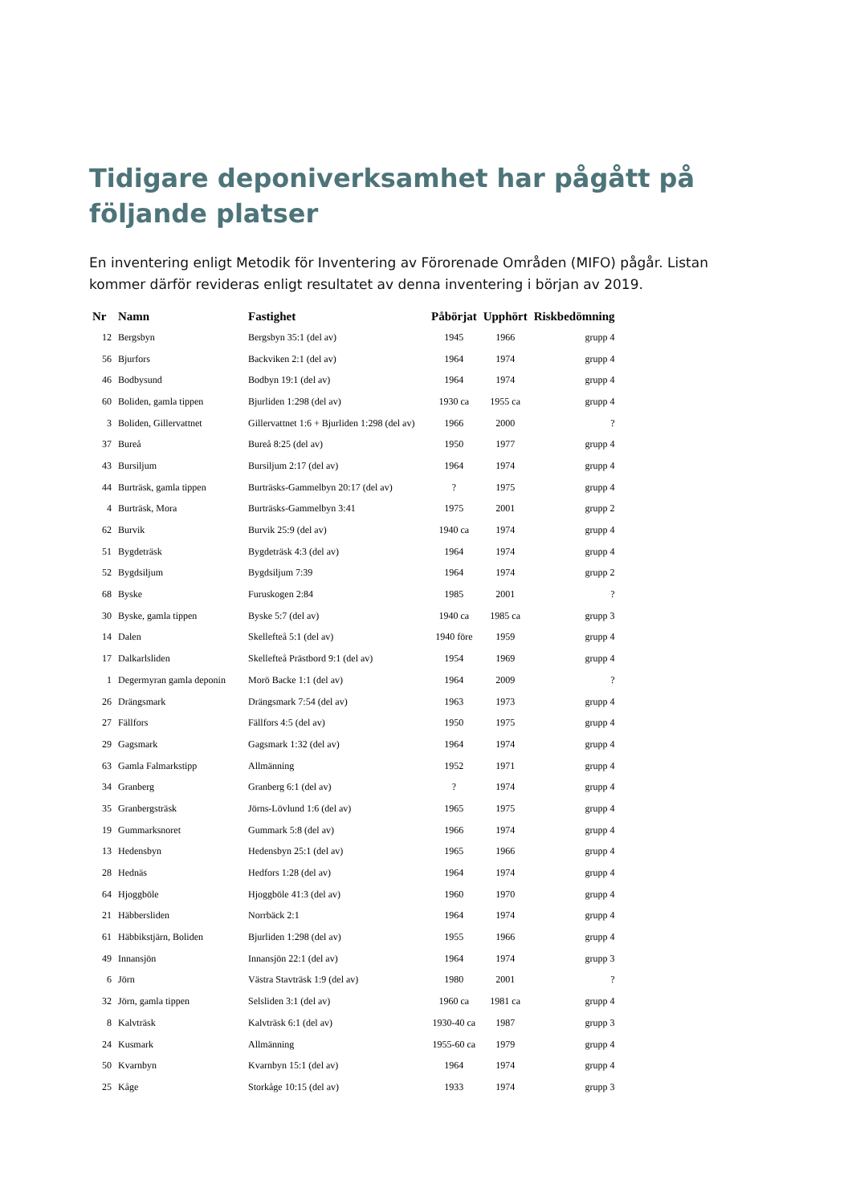Tidigare deponiverksamhet har pågått på följande platser
En inventering enligt Metodik för Inventering av Förorenade Områden (MIFO) pågår. Listan kommer därför revideras enligt resultatet av denna inventering i början av 2019.
| Nr | Namn | Fastighet | Påbörjat | Upphört | Riskbedömning |
| --- | --- | --- | --- | --- | --- |
| 12 | Bergsbyn | Bergsbyn 35:1 (del av) | 1945 | 1966 | grupp 4 |
| 56 | Bjurfors | Backviken 2:1 (del av) | 1964 | 1974 | grupp 4 |
| 46 | Bodbysund | Bodbyn 19:1 (del av) | 1964 | 1974 | grupp 4 |
| 60 | Boliden, gamla tippen | Bjurliden 1:298 (del av) | 1930 ca | 1955 ca | grupp 4 |
| 3 | Boliden, Gillervattnet | Gillervattnet 1:6 + Bjurliden 1:298 (del av) | 1966 | 2000 | ? |
| 37 | Bureå | Bureå 8:25 (del av) | 1950 | 1977 | grupp 4 |
| 43 | Bursiljum | Bursiljum 2:17 (del av) | 1964 | 1974 | grupp 4 |
| 44 | Burträsk, gamla tippen | Burträsks-Gammelbyn 20:17 (del av) | ? | 1975 | grupp 4 |
| 4 | Burträsk, Mora | Burträsks-Gammelbyn 3:41 | 1975 | 2001 | grupp 2 |
| 62 | Burvik | Burvik 25:9 (del av) | 1940 ca | 1974 | grupp 4 |
| 51 | Bygdeträsk | Bygdeträsk 4:3 (del av) | 1964 | 1974 | grupp 4 |
| 52 | Bygdsiljum | Bygdsiljum 7:39 | 1964 | 1974 | grupp 2 |
| 68 | Byske | Furuskogen 2:84 | 1985 | 2001 | ? |
| 30 | Byske, gamla tippen | Byske 5:7 (del av) | 1940 ca | 1985 ca | grupp 3 |
| 14 | Dalen | Skellefteå 5:1 (del av) | 1940 före | 1959 | grupp 4 |
| 17 | Dalkarlsliden | Skellefteå Prästbord 9:1 (del av) | 1954 | 1969 | grupp 4 |
| 1 | Degermyran gamla deponin | Morö Backe 1:1 (del av) | 1964 | 2009 | ? |
| 26 | Drängsmark | Drängsmark 7:54 (del av) | 1963 | 1973 | grupp 4 |
| 27 | Fällfors | Fällfors 4:5 (del av) | 1950 | 1975 | grupp 4 |
| 29 | Gagsmark | Gagsmark 1:32 (del av) | 1964 | 1974 | grupp 4 |
| 63 | Gamla Falmarkstipp | Allmänning | 1952 | 1971 | grupp 4 |
| 34 | Granberg | Granberg 6:1 (del av) | ? | 1974 | grupp 4 |
| 35 | Granbergsträsk | Jörns-Lövlund 1:6 (del av) | 1965 | 1975 | grupp 4 |
| 19 | Gummarksnoret | Gummark 5:8 (del av) | 1966 | 1974 | grupp 4 |
| 13 | Hedensbyn | Hedensbyn 25:1 (del av) | 1965 | 1966 | grupp 4 |
| 28 | Hednäs | Hedfors 1:28 (del av) | 1964 | 1974 | grupp 4 |
| 64 | Hjoggböle | Hjoggböle 41:3 (del av) | 1960 | 1970 | grupp 4 |
| 21 | Häbbersliden | Norrbäck 2:1 | 1964 | 1974 | grupp 4 |
| 61 | Häbbikstjärn, Boliden | Bjurliden 1:298 (del av) | 1955 | 1966 | grupp 4 |
| 49 | Innansjön | Innansjön 22:1 (del av) | 1964 | 1974 | grupp 3 |
| 6 | Jörn | Västra Stavträsk 1:9 (del av) | 1980 | 2001 | ? |
| 32 | Jörn, gamla tippen | Selsliden 3:1 (del av) | 1960 ca | 1981 ca | grupp 4 |
| 8 | Kalvträsk | Kalvträsk 6:1 (del av) | 1930-40 ca | 1987 | grupp 3 |
| 24 | Kusmark | Allmänning | 1955-60 ca | 1979 | grupp 4 |
| 50 | Kvarnbyn | Kvarnbyn 15:1 (del av) | 1964 | 1974 | grupp 4 |
| 25 | Kåge | Storkåge 10:15 (del av) | 1933 | 1974 | grupp 3 |